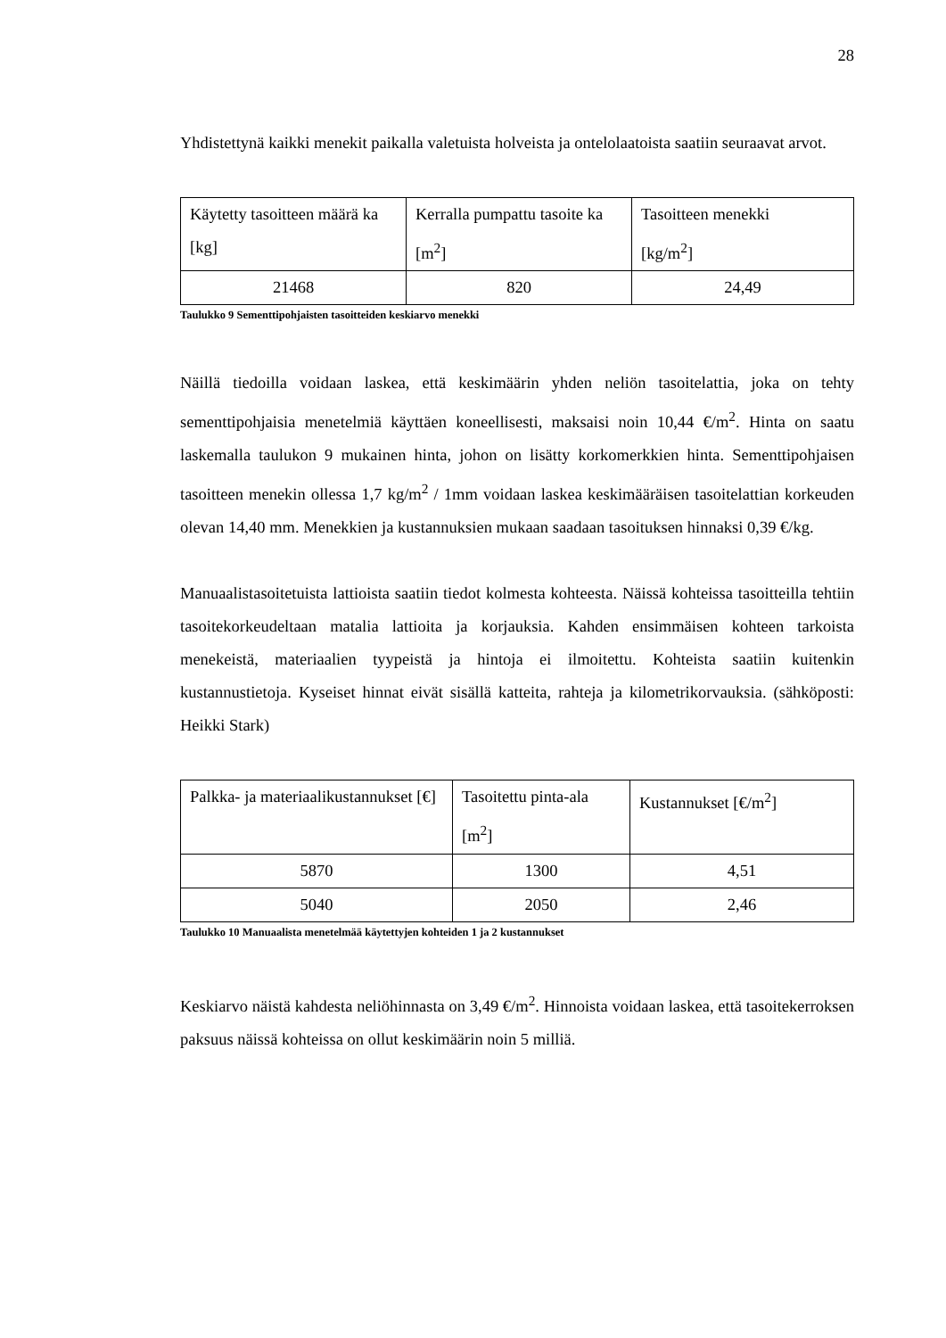28
Yhdistettynä kaikki menekit paikalla valetuista holveista ja ontelolaatoista saatiin seuraavat arvot.
| Käytetty tasoitteen määrä ka [kg] | Kerralla pumpattu tasoite ka [m<sup>2</sup>] | Tasoitteen menekki [kg/m<sup>2</sup>] |
| 21468 | 820 | 24,49 |
Taulukko 9 Sementtipohjaisten tasoitteiden keskiarvo menekki
Näillä tiedoilla voidaan laskea, että keskimäärin yhden neliön tasoitelattia, joka on tehty sementtipohjaisia menetelmiä käyttäen koneellisesti, maksaisi noin 10,44 €/m<sup>2</sup>. Hinta on saatu laskemalla taulukon 9 mukainen hinta, johon on lisätty korkomerkkien hinta. Sementtipohjaisen tasoitteen menekin ollessa 1,7 kg/m<sup>2</sup> / 1mm voidaan laskea keskimääräisen tasoitelattian korkeuden olevan 14,40 mm. Menekkien ja kustannuksien mukaan saadaan tasoituksen hinnaksi 0,39 €/kg.
Manuaalistasoitetuista lattioista saatiin tiedot kolmesta kohteesta. Näissä kohteissa tasoitteilla tehtiin tasoitekorkeudeltaan matalia lattioita ja korjauksia. Kahden ensimmäisen kohteen tarkoista menekeistä, materiaalien tyypeistä ja hintoja ei ilmoitettu. Kohteista saatiin kuitenkin kustannustietoja. Kyseiset hinnat eivät sisällä katteita, rahteja ja kilometrikorvauksia. (sähköposti: Heikki Stark)
| Palkka- ja materiaalikustannukset [€] | Tasoitettu pinta-ala [m<sup>2</sup>] | Kustannukset [€/m<sup>2</sup>] |
| 5870 | 1300 | 4,51 |
| 5040 | 2050 | 2,46 |
Taulukko 10 Manuaalista menetelmää käytettyjen kohteiden 1 ja 2 kustannukset
Keskiarvo näistä kahdesta neliöhinnasta on 3,49 €/m<sup>2</sup>. Hinnoista voidaan laskea, että tasoitekerroksen paksuus näissä kohteissa on ollut keskimäärin noin 5 milliä.